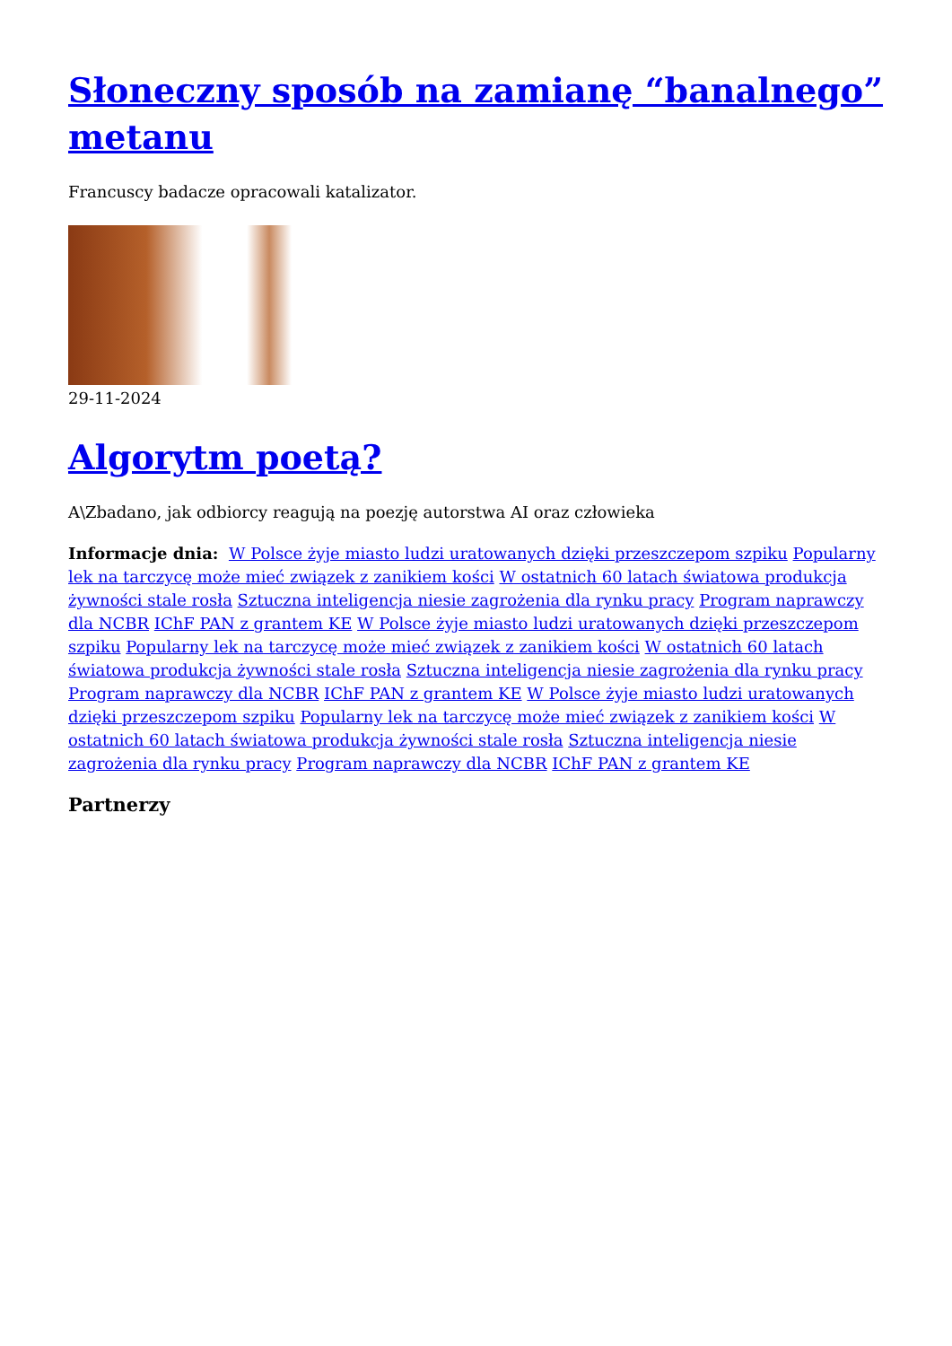Słoneczny sposób na zamianę “banalnego” metanu
Francuscy badacze opracowali katalizator.
29-11-2024
Algorytm poetą?
A\Zbadano, jak odbiorcy reagują na poezję autorstwa AI oraz człowieka
Informacje dnia: W Polsce żyje miasto ludzi uratowanych dzięki przeszczepom szpiku Popularny lek na tarczycę może mieć związek z zanikiem kości W ostatnich 60 latach światowa produkcja żywności stale rosła Sztuczna inteligencja niesie zagrożenia dla rynku pracy Program naprawczy dla NCBR IChF PAN z grantem KE W Polsce żyje miasto ludzi uratowanych dzięki przeszczepom szpiku Popularny lek na tarczycę może mieć związek z zanikiem kości W ostatnich 60 latach światowa produkcja żywności stale rosła Sztuczna inteligencja niesie zagrożenia dla rynku pracy Program naprawczy dla NCBR IChF PAN z grantem KE W Polsce żyje miasto ludzi uratowanych dzięki przeszczepom szpiku Popularny lek na tarczycę może mieć związek z zanikiem kości W ostatnich 60 latach światowa produkcja żywności stale rosła Sztuczna inteligencja niesie zagrożenia dla rynku pracy Program naprawczy dla NCBR IChF PAN z grantem KE
Partnerzy